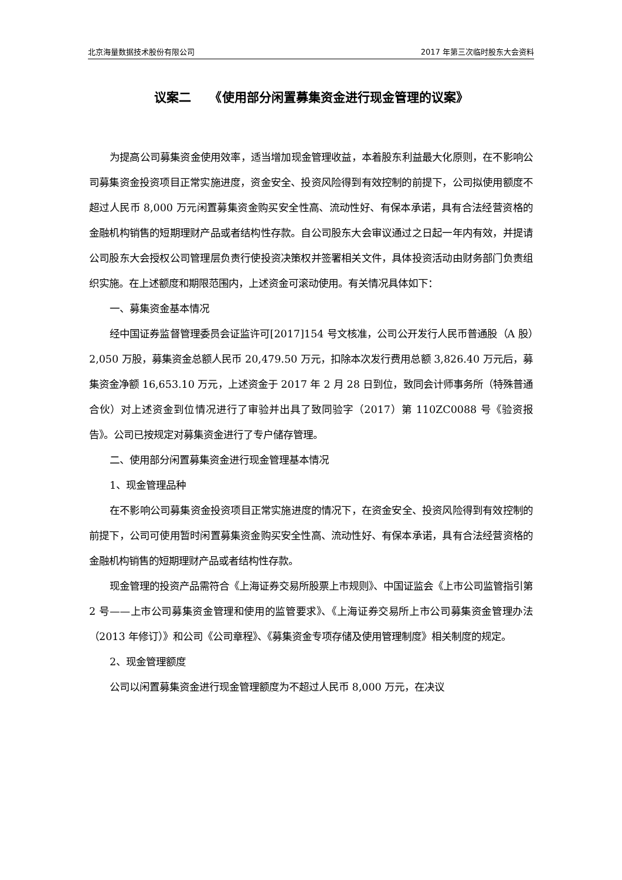北京海量数据技术股份有限公司 2017 年第三次临时股东大会资料
议案二　　《使用部分闲置募集资金进行现金管理的议案》
为提高公司募集资金使用效率，适当增加现金管理收益，本着股东利益最大化原则，在不影响公司募集资金投资项目正常实施进度，资金安全、投资风险得到有效控制的前提下，公司拟使用额度不超过人民币 8,000 万元闲置募集资金购买安全性高、流动性好、有保本承诺，具有合法经营资格的金融机构销售的短期理财产品或者结构性存款。自公司股东大会审议通过之日起一年内有效，并提请公司股东大会授权公司管理层负责行使投资决策权并签署相关文件，具体投资活动由财务部门负责组织实施。在上述额度和期限范围内，上述资金可滚动使用。有关情况具体如下：
一、募集资金基本情况
经中国证券监督管理委员会证监许可[2017]154 号文核准，公司公开发行人民币普通股（A 股）2,050 万股，募集资金总额人民币 20,479.50 万元，扣除本次发行费用总额 3,826.40 万元后，募集资金净额 16,653.10 万元，上述资金于 2017 年 2 月 28 日到位，致同会计师事务所（特殊普通合伙）对上述资金到位情况进行了审验并出具了致同验字（2017）第 110ZC0088 号《验资报告》。公司已按规定对募集资金进行了专户储存管理。
二、使用部分闲置募集资金进行现金管理基本情况
1、现金管理品种
在不影响公司募集资金投资项目正常实施进度的情况下，在资金安全、投资风险得到有效控制的前提下，公司可使用暂时闲置募集资金购买安全性高、流动性好、有保本承诺，具有合法经营资格的金融机构销售的短期理财产品或者结构性存款。
现金管理的投资产品需符合《上海证券交易所股票上市规则》、中国证监会《上市公司监管指引第 2 号——上市公司募集资金管理和使用的监管要求》、《上海证券交易所上市公司募集资金管理办法（2013 年修订）》和公司《公司章程》、《募集资金专项存储及使用管理制度》相关制度的规定。
2、现金管理额度
公司以闲置募集资金进行现金管理额度为不超过人民币 8,000 万元，在决议